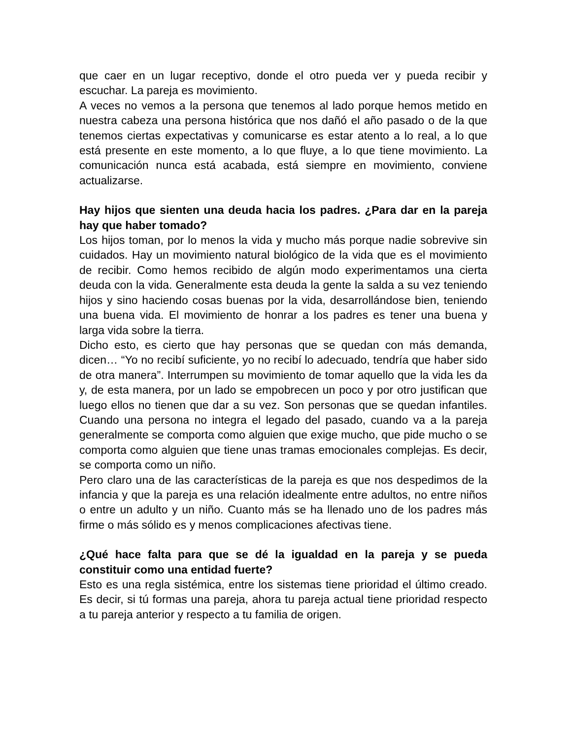que caer en un lugar receptivo, donde el otro pueda ver y pueda recibir y escuchar. La pareja es movimiento.
A veces no vemos a la persona que tenemos al lado porque hemos metido en nuestra cabeza una persona histórica que nos dañó el año pasado o de la que tenemos ciertas expectativas y comunicarse es estar atento a lo real, a lo que está presente en este momento, a lo que fluye, a lo que tiene movimiento. La comunicación nunca está acabada, está siempre en movimiento, conviene actualizarse.
Hay hijos que sienten una deuda hacia los padres. ¿Para dar en la pareja hay que haber tomado?
Los hijos toman, por lo menos la vida y mucho más porque nadie sobrevive sin cuidados. Hay un movimiento natural biológico de la vida que es el movimiento de recibir. Como hemos recibido de algún modo experimentamos una cierta deuda con la vida. Generalmente esta deuda la gente la salda a su vez teniendo hijos y sino haciendo cosas buenas por la vida, desarrollándose bien, teniendo una buena vida. El movimiento de honrar a los padres es tener una buena y larga vida sobre la tierra.
Dicho esto, es cierto que hay personas que se quedan con más demanda, dicen… “Yo no recibí suficiente, yo no recibí lo adecuado, tendría que haber sido de otra manera”. Interrumpen su movimiento de tomar aquello que la vida les da y, de esta manera, por un lado se empobrecen un poco y por otro justifican que luego ellos no tienen que dar a su vez. Son personas que se quedan infantiles. Cuando una persona no integra el legado del pasado, cuando va a la pareja generalmente se comporta como alguien que exige mucho, que pide mucho o se comporta como alguien que tiene unas tramas emocionales complejas. Es decir, se comporta como un niño.
Pero claro una de las características de la pareja es que nos despedimos de la infancia y que la pareja es una relación idealmente entre adultos, no entre niños o entre un adulto y un niño. Cuanto más se ha llenado uno de los padres más firme o más sólido es y menos complicaciones afectivas tiene.
¿Qué hace falta para que se dé la igualdad en la pareja y se pueda constituir como una entidad fuerte?
Esto es una regla sistémica, entre los sistemas tiene prioridad el último creado. Es decir, si tú formas una pareja, ahora tu pareja actual tiene prioridad respecto a tu pareja anterior y respecto a tu familia de origen.